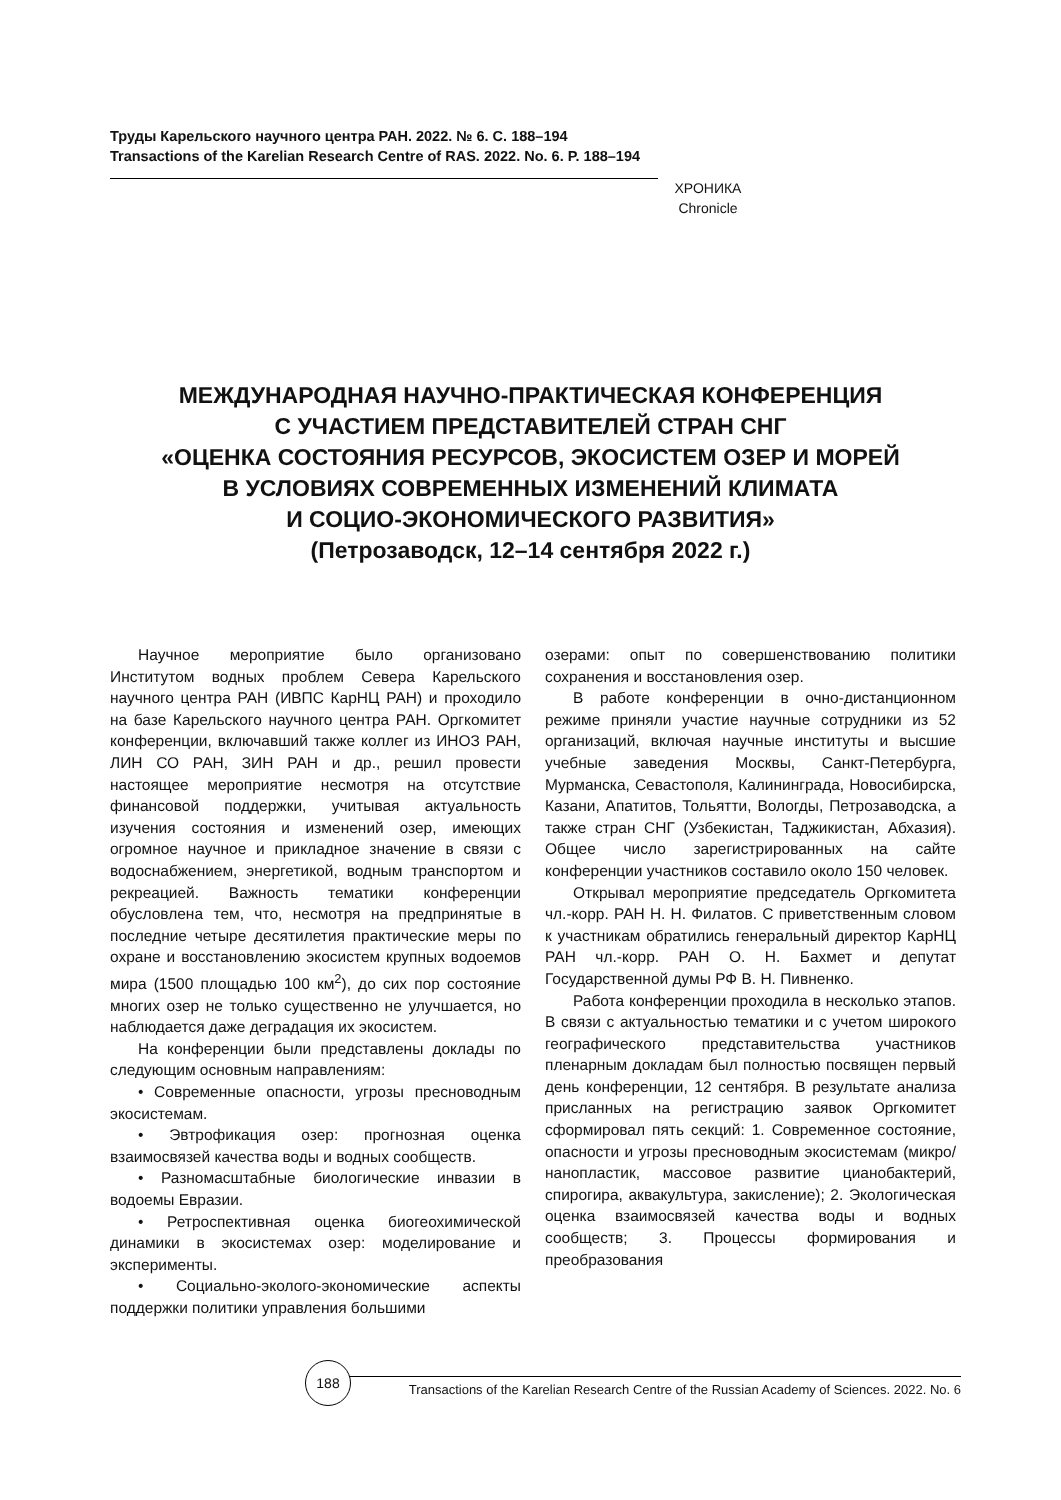Труды Карельского научного центра РАН. 2022. № 6. С. 188–194
Transactions of the Karelian Research Centre of RAS. 2022. No. 6. P. 188–194
ХРОНИКА
Chronicle
МЕЖДУНАРОДНАЯ НАУЧНО-ПРАКТИЧЕСКАЯ КОНФЕРЕНЦИЯ
С УЧАСТИЕМ ПРЕДСТАВИТЕЛЕЙ СТРАН СНГ
«ОЦЕНКА СОСТОЯНИЯ РЕСУРСОВ, ЭКОСИСТЕМ ОЗЕР И МОРЕЙ
В УСЛОВИЯХ СОВРЕМЕННЫХ ИЗМЕНЕНИЙ КЛИМАТА
И СОЦИО-ЭКОНОМИЧЕСКОГО РАЗВИТИЯ»
(Петрозаводск, 12–14 сентября 2022 г.)
Научное мероприятие было организовано Институтом водных проблем Севера Карельского научного центра РАН (ИВПС КарНЦ РАН) и проходило на базе Карельского научного центра РАН. Оргкомитет конференции, включавший также коллег из ИНОЗ РАН, ЛИН СО РАН, ЗИН РАН и др., решил провести настоящее мероприятие несмотря на отсутствие финансовой поддержки, учитывая актуальность изучения состояния и изменений озер, имеющих огромное научное и прикладное значение в связи с водоснабжением, энергетикой, водным транспортом и рекреацией. Важность тематики конференции обусловлена тем, что, несмотря на предпринятые в последние четыре десятилетия практические меры по охране и восстановлению экосистем крупных водоемов мира (1500 площадью 100 км<sup>2</sup>), до сих пор состояние многих озер не только существенно не улучшается, но наблюдается даже деградация их экосистем.
На конференции были представлены доклады по следующим основным направлениям:
• Современные опасности, угрозы пресноводным экосистемам.
• Эвтрофикация озер: прогнозная оценка взаимосвязей качества воды и водных сообществ.
• Разномасштабные биологические инвазии в водоемы Евразии.
• Ретроспективная оценка биогеохимической динамики в экосистемах озер: моделирование и эксперименты.
• Социально-эколого-экономические аспекты поддержки политики управления большими
озерами: опыт по совершенствованию политики сохранения и восстановления озер.
В работе конференции в очно-дистанционном режиме приняли участие научные сотрудники из 52 организаций, включая научные институты и высшие учебные заведения Москвы, Санкт-Петербурга, Мурманска, Севастополя, Калининграда, Новосибирска, Казани, Апатитов, Тольятти, Вологды, Петрозаводска, а также стран СНГ (Узбекистан, Таджикистан, Абхазия). Общее число зарегистрированных на сайте конференции участников составило около 150 человек.
Открывал мероприятие председатель Оргкомитета чл.-корр. РАН Н. Н. Филатов. С приветственным словом к участникам обратились генеральный директор КарНЦ РАН чл.-корр. РАН О. Н. Бахмет и депутат Государственной думы РФ В. Н. Пивненко.
Работа конференции проходила в несколько этапов. В связи с актуальностью тематики и с учетом широкого географического представительства участников пленарным докладам был полностью посвящен первый день конференции, 12 сентября. В результате анализа присланных на регистрацию заявок Оргкомитет сформировал пять секций: 1. Современное состояние, опасности и угрозы пресноводным экосистемам (микро/нанопластик, массовое развитие цианобактерий, спирогира, аквакультура, закисление); 2. Экологическая оценка взаимосвязей качества воды и водных сообществ; 3. Процессы формирования и преобразования
188
Transactions of the Karelian Research Centre of the Russian Academy of Sciences. 2022. No. 6